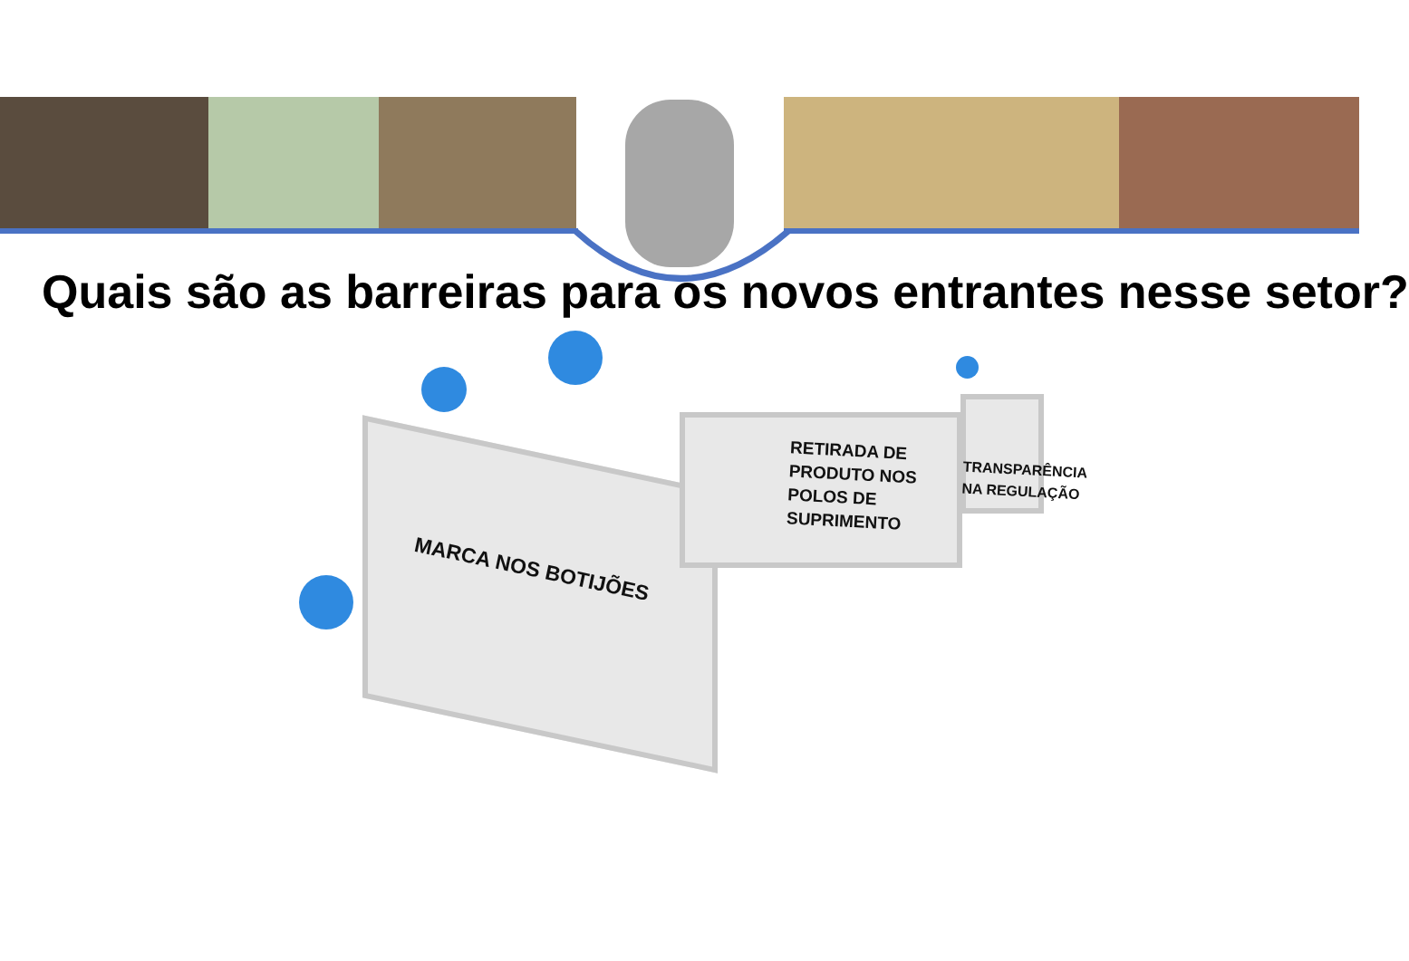Quais são as barreiras para os novos entrantes nesse setor?
MARCA NOS BOTIJÕES
RETIRADA DE
PRODUTO NOS
POLOS DE
SUPRIMENTO
TRANSPARÊNCIA
NA REGULAÇÃO